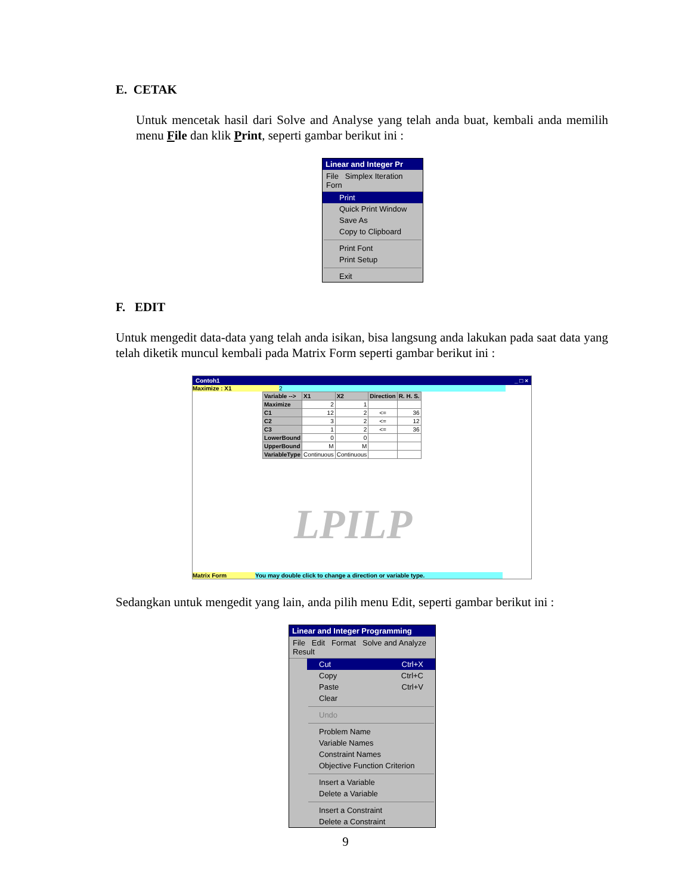E. CETAK
Untuk mencetak hasil dari Solve and Analyse yang telah anda buat, kembali anda memilih menu File dan klik Print, seperti gambar berikut ini :
Linear and Integer Pr
File Simplex Iteration Forn
Print
Quick Print Window
Save As
Copy to Clipboard
Print Font
Print Setup
Exit
F. EDIT
Untuk mengedit data-data yang telah anda isikan, bisa langsung anda lakukan pada saat data yang telah diketik muncul kembali pada Matrix Form seperti gambar berikut ini :
Contoh1 _ □ ×
Maximize : X1 2
| Variable --> | X1 | X2 | Direction | R. H. S. |
| --- | --- | --- | --- | --- |
| Maximize | 2 | 1 | | |
| C1 | 12 | 2 | <= | 36 |
| C2 | 3 | 2 | <= | 12 |
| C3 | 1 | 2 | <= | 36 |
| LowerBound | 0 | 0 | | |
| UpperBound | M | M | | |
| VariableType | Continuous | Continuous | | |
LPILP
Matrix Form You may double click to change a direction or variable type.
Sedangkan untuk mengedit yang lain, anda pilih menu Edit, seperti gambar berikut ini :
Linear and Integer Programming
File Edit Format Solve and Analyze Result
Cut Ctrl+X
Copy Ctrl+C
Paste Ctrl+V
Clear
Undo
Problem Name
Variable Names
Constraint Names
Objective Function Criterion
Insert a Variable
Delete a Variable
Insert a Constraint
Delete a Constraint
9